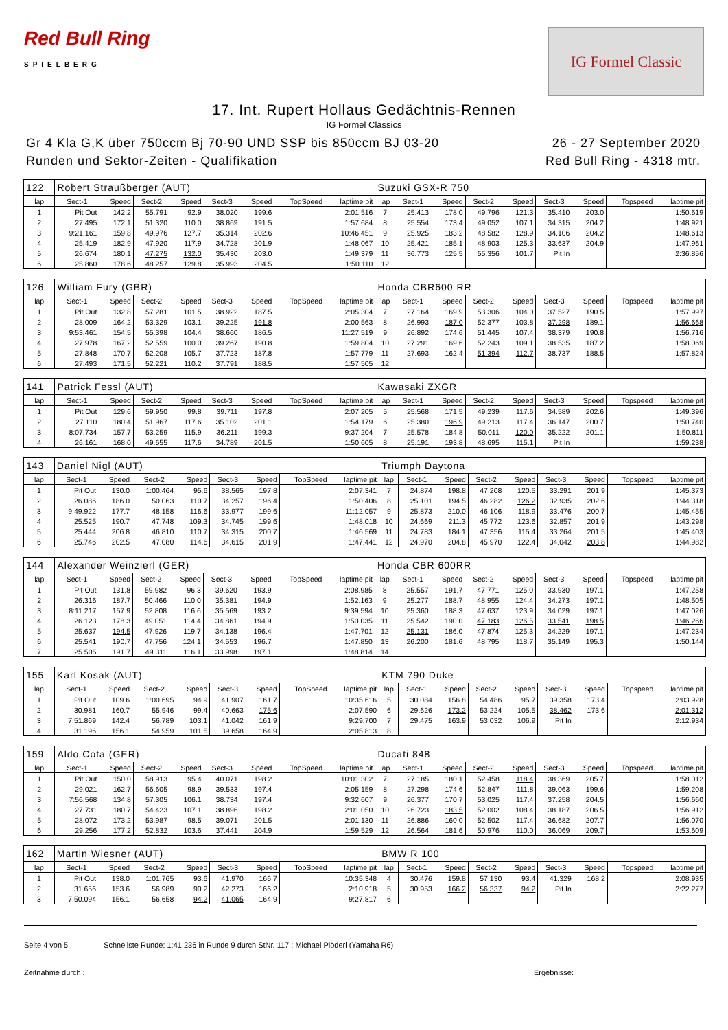Red Bull Ring
SPIELBERG
IG Formel Classic
17. Int. Rupert Hollaus Gedächtnis-Rennen
IG Formel Classics
Gr 4 Kla G,K über 750ccm Bj 70-90 UND SSP bis 850ccm BJ 03-20
Runden und Sektor-Zeiten - Qualifikation
26 - 27 September 2020
Red Bull Ring - 4318 mtr.
| 122 | Robert Straußberger (AUT) | | | | | | | | Suzuki GSX-R 750 | | | | | | | | |
| lap | Sect-1 | Speed | Sect-2 | Speed | Sect-3 | Speed | TopSpeed | laptime pit | lap | Sect-1 | Speed | Sect-2 | Speed | Sect-3 | Speed | Topspeed | laptime pit |
| 1 | Pit Out | 142.2 | 55.791 | 92.9 | 38.020 | 199.6 | | 2:01.516 | 7 | 25.413 | 178.0 | 49.796 | 121.3 | 35.410 | 203.0 | | 1:50.619 |
| 2 | 27.495 | 172.1 | 51.320 | 110.0 | 38.869 | 191.5 | | 1:57.684 | 8 | 25.554 | 173.4 | 49.052 | 107.1 | 34.315 | 204.2 | | 1:48.921 |
| 3 | 9:21.161 | 159.8 | 49.976 | 127.7 | 35.314 | 202.6 | | 10:46.451 | 9 | 25.925 | 183.2 | 48.582 | 128.9 | 34.106 | 204.2 | | 1:48.613 |
| 4 | 25.419 | 182.9 | 47.920 | 117.9 | 34.728 | 201.9 | | 1:48.067 | 10 | 25.421 | 185.1 | 48.903 | 125.3 | 33.637 | 204.9 | | 1:47.961 |
| 5 | 26.674 | 180.1 | 47.275 | 132.0 | 35.430 | 203.0 | | 1:49.379 | 11 | 36.773 | 125.5 | 55.356 | 101.7 | Pit In | | | 2:36.856 |
| 6 | 25.860 | 178.6 | 48.257 | 129.8 | 35.993 | 204.5 | | 1:50.110 | 12 | | | | | | | | |
| 126 | William Fury (GBR) | | | | | | | | Honda CBR600 RR | | | | | | | | |
| lap | Sect-1 | Speed | Sect-2 | Speed | Sect-3 | Speed | TopSpeed | laptime pit | lap | Sect-1 | Speed | Sect-2 | Speed | Sect-3 | Speed | Topspeed | laptime pit |
| 1 | Pit Out | 132.8 | 57.281 | 101.5 | 38.922 | 187.5 | | 2:05.304 | 7 | 27.164 | 169.9 | 53.306 | 104.0 | 37.527 | 190.5 | | 1:57.997 |
| 2 | 28.009 | 164.2 | 53.329 | 103.1 | 39.225 | 191.8 | | 2:00.563 | 8 | 26.993 | 187.0 | 52.377 | 103.8 | 37.298 | 189.1 | | 1:56.668 |
| 3 | 9:53.461 | 154.5 | 55.398 | 104.4 | 38.660 | 186.5 | | 11:27.519 | 9 | 26.892 | 174.6 | 51.445 | 107.4 | 38.379 | 190.8 | | 1:56.716 |
| 4 | 27.978 | 167.2 | 52.559 | 100.0 | 39.267 | 190.8 | | 1:59.804 | 10 | 27.291 | 169.6 | 52.243 | 109.1 | 38.535 | 187.2 | | 1:58.069 |
| 5 | 27.848 | 170.7 | 52.208 | 105.7 | 37.723 | 187.8 | | 1:57.779 | 11 | 27.693 | 162.4 | 51.394 | 112.7 | 38.737 | 188.5 | | 1:57.824 |
| 6 | 27.493 | 171.5 | 52.221 | 110.2 | 37.791 | 188.5 | | 1:57.505 | 12 | | | | | | | | |
| 141 | Patrick Fessl (AUT) | | | | | | | | Kawasaki ZXGR | | | | | | | | |
| lap | Sect-1 | Speed | Sect-2 | Speed | Sect-3 | Speed | TopSpeed | laptime pit | lap | Sect-1 | Speed | Sect-2 | Speed | Sect-3 | Speed | Topspeed | laptime pit |
| 1 | Pit Out | 129.6 | 59.950 | 99.8 | 39.711 | 197.8 | | 2:07.205 | 5 | 25.568 | 171.5 | 49.239 | 117.6 | 34.589 | 202.6 | | 1:49.396 |
| 2 | 27.110 | 180.4 | 51.967 | 117.6 | 35.102 | 201.1 | | 1:54.179 | 6 | 25.380 | 196.9 | 49.213 | 117.4 | 36.147 | 200.7 | | 1:50.740 |
| 3 | 8:07.734 | 157.7 | 53.259 | 115.9 | 36.211 | 199.3 | | 9:37.204 | 7 | 25.578 | 184.8 | 50.011 | 120.0 | 35.222 | 201.1 | | 1:50.811 |
| 4 | 26.161 | 168.0 | 49.655 | 117.6 | 34.789 | 201.5 | | 1:50.605 | 8 | 25.191 | 193.8 | 48.695 | 115.1 | Pit In | | | 1:59.238 |
| 143 | Daniel Nigl (AUT) | | | | | | | | Triumph Daytona | | | | | | | | |
| lap | Sect-1 | Speed | Sect-2 | Speed | Sect-3 | Speed | TopSpeed | laptime pit | lap | Sect-1 | Speed | Sect-2 | Speed | Sect-3 | Speed | Topspeed | laptime pit |
| 1 | Pit Out | 130.0 | 1:00.464 | 95.6 | 38.565 | 197.8 | | 2:07.341 | 7 | 24.874 | 198.8 | 47.208 | 120.5 | 33.291 | 201.9 | | 1:45.373 |
| 2 | 26.086 | 186.0 | 50.063 | 110.7 | 34.257 | 196.4 | | 1:50.406 | 8 | 25.101 | 194.5 | 46.282 | 126.2 | 32.935 | 202.6 | | 1:44.318 |
| 3 | 9:49.922 | 177.7 | 48.158 | 116.6 | 33.977 | 199.6 | | 11:12.057 | 9 | 25.873 | 210.0 | 46.106 | 118.9 | 33.476 | 200.7 | | 1:45.455 |
| 4 | 25.525 | 190.7 | 47.748 | 109.3 | 34.745 | 199.6 | | 1:48.018 | 10 | 24.669 | 211.3 | 45.772 | 123.6 | 32.857 | 201.9 | | 1:43.298 |
| 5 | 25.444 | 206.8 | 46.810 | 110.7 | 34.315 | 200.7 | | 1:46.569 | 11 | 24.783 | 184.1 | 47.356 | 115.4 | 33.264 | 201.5 | | 1:45.403 |
| 6 | 25.746 | 202.5 | 47.080 | 114.6 | 34.615 | 201.9 | | 1:47.441 | 12 | 24.970 | 204.8 | 45.970 | 122.4 | 34.042 | 203.8 | | 1:44.982 |
| 144 | Alexander Weinzierl (GER) | | | | | | | | Honda CBR 600RR | | | | | | | | |
| lap | Sect-1 | Speed | Sect-2 | Speed | Sect-3 | Speed | TopSpeed | laptime pit | lap | Sect-1 | Speed | Sect-2 | Speed | Sect-3 | Speed | Topspeed | laptime pit |
| 1 | Pit Out | 131.8 | 59.982 | 96.3 | 39.620 | 193.9 | | 2:08.985 | 8 | 25.557 | 191.7 | 47.771 | 125.0 | 33.930 | 197.1 | | 1:47.258 |
| 2 | 26.316 | 187.7 | 50.466 | 110.0 | 35.381 | 194.9 | | 1:52.163 | 9 | 25.277 | 188.7 | 48.955 | 124.4 | 34.273 | 197.1 | | 1:48.505 |
| 3 | 8:11.217 | 157.9 | 52.808 | 116.6 | 35.569 | 193.2 | | 9:39.594 | 10 | 25.360 | 188.3 | 47.637 | 123.9 | 34.029 | 197.1 | | 1:47.026 |
| 4 | 26.123 | 178.3 | 49.051 | 114.4 | 34.861 | 194.9 | | 1:50.035 | 11 | 25.542 | 190.0 | 47.183 | 126.5 | 33.541 | 198.5 | | 1:46.266 |
| 5 | 25.637 | 194.5 | 47.926 | 119.7 | 34.138 | 196.4 | | 1:47.701 | 12 | 25.131 | 186.0 | 47.874 | 125.3 | 34.229 | 197.1 | | 1:47.234 |
| 6 | 25.541 | 190.7 | 47.756 | 124.1 | 34.553 | 196.7 | | 1:47.850 | 13 | 26.200 | 181.6 | 48.795 | 118.7 | 35.149 | 195.3 | | 1:50.144 |
| 7 | 25.505 | 191.7 | 49.311 | 116.1 | 33.998 | 197.1 | | 1:48.814 | 14 | | | | | | | | |
| 155 | Karl Kosak (AUT) | | | | | | | | KTM 790 Duke | | | | | | | | |
| lap | Sect-1 | Speed | Sect-2 | Speed | Sect-3 | Speed | TopSpeed | laptime pit | lap | Sect-1 | Speed | Sect-2 | Speed | Sect-3 | Speed | Topspeed | laptime pit |
| 1 | Pit Out | 109.6 | 1:00.695 | 94.9 | 41.907 | 161.7 | | 10:35.616 | 5 | 30.084 | 156.8 | 54.486 | 95.7 | 39.358 | 173.4 | | 2:03.928 |
| 2 | 30.981 | 160.7 | 55.946 | 99.4 | 40.663 | 175.6 | | 2:07.590 | 6 | 29.626 | 173.2 | 53.224 | 105.5 | 38.462 | 173.6 | | 2:01.312 |
| 3 | 7:51.869 | 142.4 | 56.789 | 103.1 | 41.042 | 161.9 | | 9:29.700 | 7 | 29.475 | 163.9 | 53.032 | 106.9 | Pit In | | | 2:12.934 |
| 4 | 31.196 | 156.1 | 54.959 | 101.5 | 39.658 | 164.9 | | 2:05.813 | 8 | | | | | | | | |
| 159 | Aldo Cota (GER) | | | | | | | | Ducati 848 | | | | | | | | |
| lap | Sect-1 | Speed | Sect-2 | Speed | Sect-3 | Speed | TopSpeed | laptime pit | lap | Sect-1 | Speed | Sect-2 | Speed | Sect-3 | Speed | Topspeed | laptime pit |
| 1 | Pit Out | 150.0 | 58.913 | 95.4 | 40.071 | 198.2 | | 10:01.302 | 7 | 27.185 | 180.1 | 52.458 | 118.4 | 38.369 | 205.7 | | 1:58.012 |
| 2 | 29.021 | 162.7 | 56.605 | 98.9 | 39.533 | 197.4 | | 2:05.159 | 8 | 27.298 | 174.6 | 52.847 | 111.8 | 39.063 | 199.6 | | 1:59.208 |
| 3 | 7:56.568 | 134.8 | 57.305 | 106.1 | 38.734 | 197.4 | | 9:32.607 | 9 | 26.377 | 170.7 | 53.025 | 117.4 | 37.258 | 204.5 | | 1:56.660 |
| 4 | 27.731 | 180.7 | 54.423 | 107.1 | 38.896 | 198.2 | | 2:01.050 | 10 | 26.723 | 183.5 | 52.002 | 108.4 | 38.187 | 206.5 | | 1:56.912 |
| 5 | 28.072 | 173.2 | 53.987 | 98.5 | 39.071 | 201.5 | | 2:01.130 | 11 | 26.886 | 160.0 | 52.502 | 117.4 | 36.682 | 207.7 | | 1:56.070 |
| 6 | 29.256 | 177.2 | 52.832 | 103.6 | 37.441 | 204.9 | | 1:59.529 | 12 | 26.564 | 181.6 | 50.976 | 110.0 | 36.069 | 209.7 | | 1:53.609 |
| 162 | Martin Wiesner (AUT) | | | | | | | | BMW R 100 | | | | | | | | |
| lap | Sect-1 | Speed | Sect-2 | Speed | Sect-3 | Speed | TopSpeed | laptime pit | lap | Sect-1 | Speed | Sect-2 | Speed | Sect-3 | Speed | Topspeed | laptime pit |
| 1 | Pit Out | 138.0 | 1:01.765 | 93.6 | 41.970 | 166.7 | | 10:35.348 | 4 | 30.476 | 159.8 | 57.130 | 93.4 | 41.329 | 168.2 | | 2:08.935 |
| 2 | 31.656 | 153.6 | 56.989 | 90.2 | 42.273 | 166.2 | | 2:10.918 | 5 | 30.953 | 166.2 | 56.337 | 94.2 | Pit In | | | 2:22.277 |
| 3 | 7:50.094 | 156.1 | 56.658 | 94.2 | 41.065 | 164.9 | | 9:27.817 | 6 | | | | | | | | |
Seite 4 von 5 Schnellste Runde: 1:41.236 in Runde 9 durch StNr. 117 : Michael Plöderl (Yamaha R6)
Zeitnahme durch : Ergebnisse: